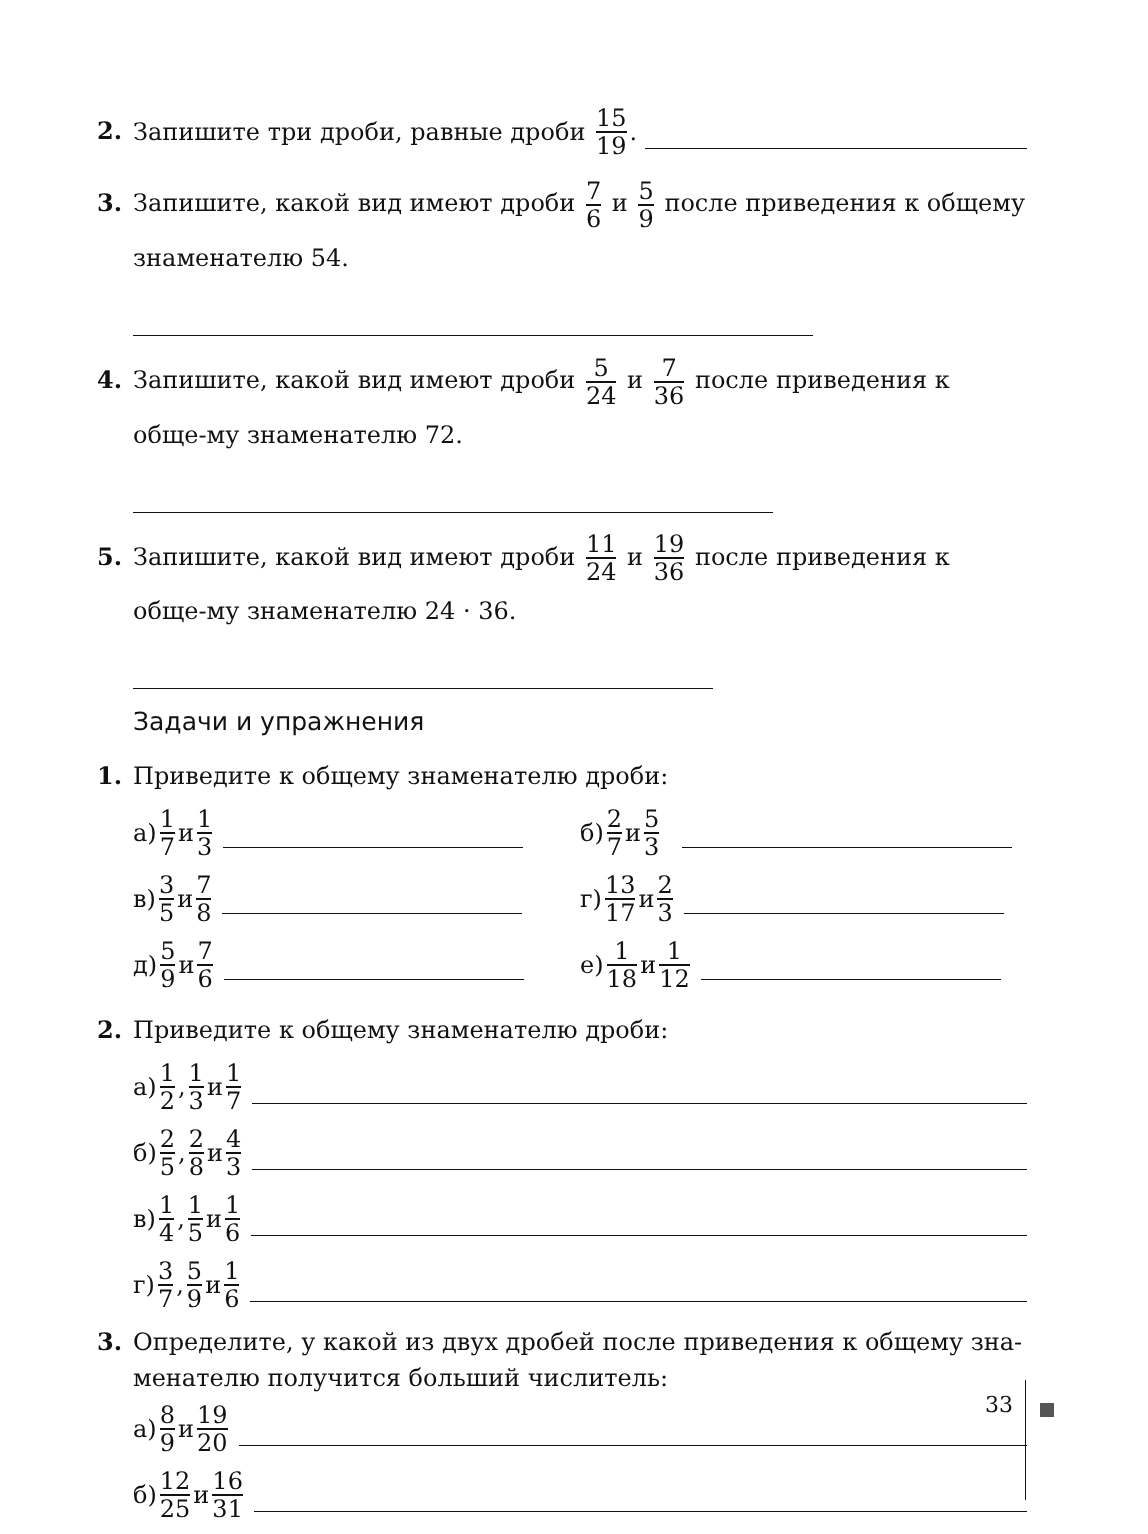2. Запишите три дроби, равные дроби 15 19.
3. Запишите, какой вид имеют дроби 7 6 и 5 9 после приведения к общему знаменателю 54.
4. Запишите, какой вид имеют дроби 5 24 и 7 36 после приведения к обще-му знаменателю 72.
5. Запишите, какой вид имеют дроби 11 24 и 19 36 после приведения к обще-му знаменателю 24 · 36.
Задачи и упражнения
1. Приведите к общему знаменателю дроби:
а) 1 7 и 1 3
б) 2 7 и 5 3
в) 3 5 и 7 8
г) 13 17 и 2 3
д) 5 9 и 7 6
е) 1 18 и 1 12
2. Приведите к общему знаменателю дроби:
а) 1 2, 1 3 и 1 7
б) 2 5, 2 8 и 4 3
в) 1 4, 1 5 и 1 6
г) 3 7, 5 9 и 1 6
3. Определите, у какой из двух дробей после приведения к общему зна-менателю получится больший числитель:
а) 8 9 и 19 20
б) 12 25 и 16 31
33